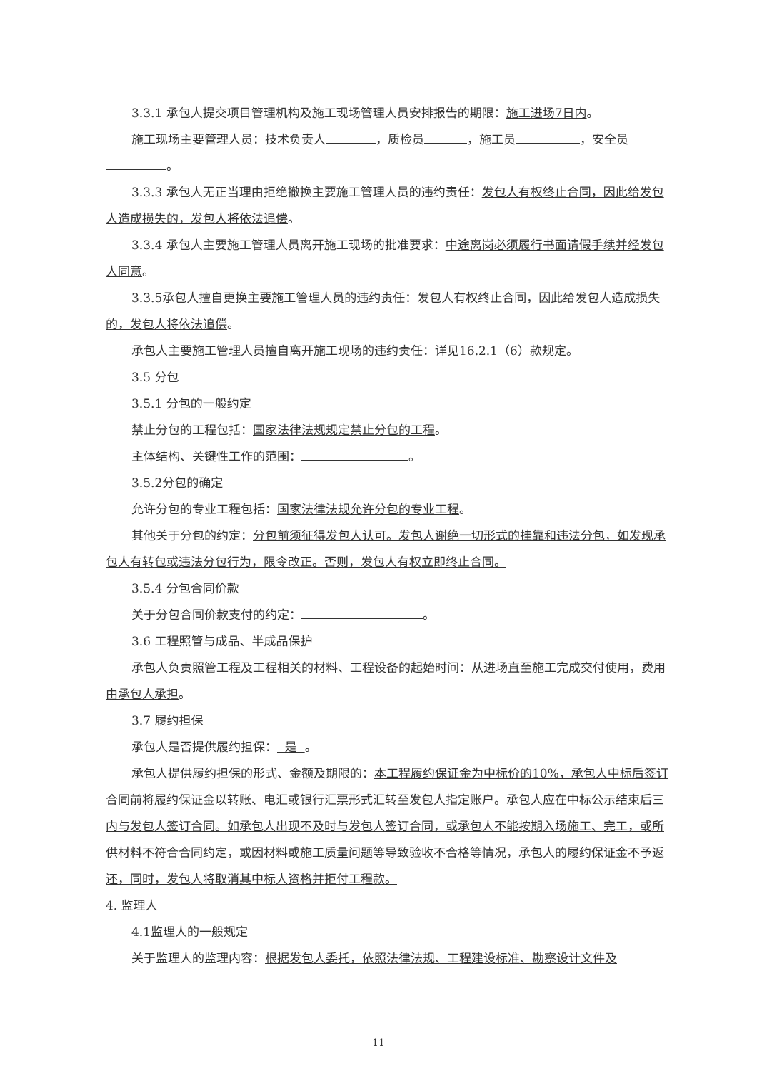3.3.1 承包人提交项目管理机构及施工现场管理人员安排报告的期限：施工进场7日内。
施工现场主要管理人员：技术负责人 ，质检员 ，施工员 ，安全员 。
3.3.3 承包人无正当理由拒绝撤换主要施工管理人员的违约责任：发包人有权终止合同，因此给发包人造成损失的，发包人将依法追偿。
3.3.4 承包人主要施工管理人员离开施工现场的批准要求：中途离岗必须履行书面请假手续并经发包人同意。
3.3.5承包人擅自更换主要施工管理人员的违约责任：发包人有权终止合同，因此给发包人造成损失的，发包人将依法追偿。
承包人主要施工管理人员擅自离开施工现场的违约责任：详见16.2.1（6）款规定。
3.5 分包
3.5.1 分包的一般约定
禁止分包的工程包括：国家法律法规规定禁止分包的工程。
主体结构、关键性工作的范围： 。
3.5.2分包的确定
允许分包的专业工程包括：国家法律法规允许分包的专业工程。
其他关于分包的约定：分包前须征得发包人认可。发包人谢绝一切形式的挂靠和违法分包，如发现承包人有转包或违法分包行为，限令改正。否则，发包人有权立即终止合同。
3.5.4 分包合同价款
关于分包合同价款支付的约定： 。
3.6 工程照管与成品、半成品保护
承包人负责照管工程及工程相关的材料、工程设备的起始时间：从进场直至施工完成交付使用，费用由承包人承担。
3.7 履约担保
承包人是否提供履约担保： 是 。
承包人提供履约担保的形式、金额及期限的：本工程履约保证金为中标价的10%，承包人中标后签订合同前将履约保证金以转账、电汇或银行汇票形式汇转至发包人指定账户。承包人应在中标公示结束后三内与发包人签订合同。如承包人出现不及时与发包人签订合同，或承包人不能按期入场施工、完工，或所供材料不符合合同约定，或因材料或施工质量问题等导致验收不合格等情况，承包人的履约保证金不予返还，同时，发包人将取消其中标人资格并拒付工程款。
4. 监理人
4.1监理人的一般规定
关于监理人的监理内容：根据发包人委托，依照法律法规、工程建设标准、勘察设计文件及
11